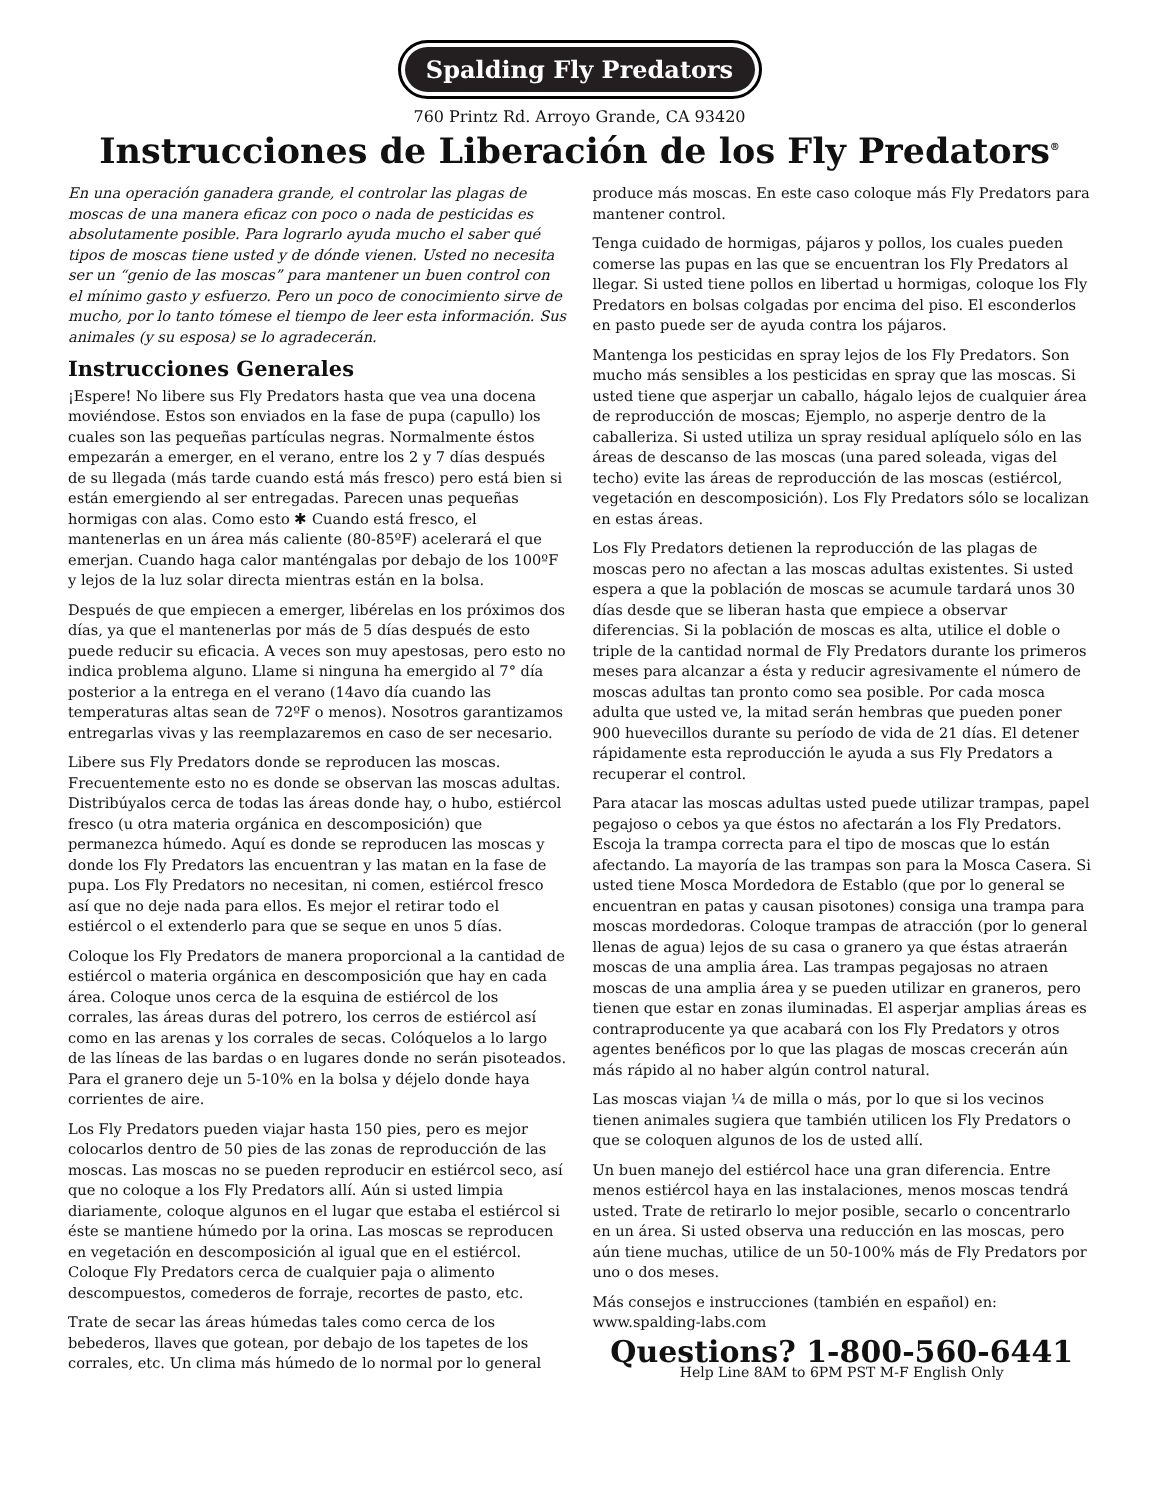Spalding Fly Predators
760 Printz Rd. Arroyo Grande, CA 93420
Instrucciones de Liberación de los Fly Predators<sup>®</sup>
En una operación ganadera grande, el controlar las plagas de moscas de una manera eficaz con poco o nada de pesticidas es absolutamente posible. Para lograrlo ayuda mucho el saber qué tipos de moscas tiene usted y de dónde vienen. Usted no necesita ser un “genio de las moscas” para mantener un buen control con el mínimo gasto y esfuerzo. Pero un poco de conocimiento sirve de mucho, por lo tanto tómese el tiempo de leer esta información. Sus animales (y su esposa) se lo agradecerán.
Instrucciones Generales
¡Espere! No libere sus Fly Predators hasta que vea una docena moviéndose. Estos son enviados en la fase de pupa (capullo) los cuales son las pequeñas partículas negras. Normalmente éstos empezarán a emerger, en el verano, entre los 2 y 7 días después de su llegada (más tarde cuando está más fresco) pero está bien si están emergiendo al ser entregadas. Parecen unas pequeñas hormigas con alas. Como esto ✱ Cuando está fresco, el mantenerlas en un área más caliente (80-85ºF) acelerará el que emerjan. Cuando haga calor manténgalas por debajo de los 100ºF y lejos de la luz solar directa mientras están en la bolsa.
Después de que empiecen a emerger, libérelas en los próximos dos días, ya que el mantenerlas por más de 5 días después de esto puede reducir su eficacia. A veces son muy apestosas, pero esto no indica problema alguno. Llame si ninguna ha emergido al 7° día posterior a la entrega en el verano (14avo día cuando las temperaturas altas sean de 72ºF o menos). Nosotros garantizamos entregarlas vivas y las reemplazaremos en caso de ser necesario.
Libere sus Fly Predators donde se reproducen las moscas. Frecuentemente esto no es donde se observan las moscas adultas. Distribúyalos cerca de todas las áreas donde hay, o hubo, estiércol fresco (u otra materia orgánica en descomposición) que permanezca húmedo. Aquí es donde se reproducen las moscas y donde los Fly Predators las encuentran y las matan en la fase de pupa. Los Fly Predators no necesitan, ni comen, estiércol fresco así que no deje nada para ellos. Es mejor el retirar todo el estiércol o el extenderlo para que se seque en unos 5 días.
Coloque los Fly Predators de manera proporcional a la cantidad de estiércol o materia orgánica en descomposición que hay en cada área. Coloque unos cerca de la esquina de estiércol de los corrales, las áreas duras del potrero, los cerros de estiércol así como en las arenas y los corrales de secas. Colóquelos a lo largo de las líneas de las bardas o en lugares donde no serán pisoteados. Para el granero deje un 5-10% en la bolsa y déjelo donde haya corrientes de aire.
Los Fly Predators pueden viajar hasta 150 pies, pero es mejor colocarlos dentro de 50 pies de las zonas de reproducción de las moscas. Las moscas no se pueden reproducir en estiércol seco, así que no coloque a los Fly Predators allí. Aún si usted limpia diariamente, coloque algunos en el lugar que estaba el estiércol si éste se mantiene húmedo por la orina. Las moscas se reproducen en vegetación en descomposición al igual que en el estiércol. Coloque Fly Predators cerca de cualquier paja o alimento descompuestos, comederos de forraje, recortes de pasto, etc.
Trate de secar las áreas húmedas tales como cerca de los bebederos, llaves que gotean, por debajo de los tapetes de los corrales, etc. Un clima más húmedo de lo normal por lo general produce más moscas. En este caso coloque más Fly Predators para mantener control.
Tenga cuidado de hormigas, pájaros y pollos, los cuales pueden comerse las pupas en las que se encuentran los Fly Predators al llegar. Si usted tiene pollos en libertad u hormigas, coloque los Fly Predators en bolsas colgadas por encima del piso. El esconderlos en pasto puede ser de ayuda contra los pájaros.
Mantenga los pesticidas en spray lejos de los Fly Predators. Son mucho más sensibles a los pesticidas en spray que las moscas. Si usted tiene que asperjar un caballo, hágalo lejos de cualquier área de reproducción de moscas; Ejemplo, no asperje dentro de la caballeriza. Si usted utiliza un spray residual aplíquelo sólo en las áreas de descanso de las moscas (una pared soleada, vigas del techo) evite las áreas de reproducción de las moscas (estiércol, vegetación en descomposición). Los Fly Predators sólo se localizan en estas áreas.
Los Fly Predators detienen la reproducción de las plagas de moscas pero no afectan a las moscas adultas existentes. Si usted espera a que la población de moscas se acumule tardará unos 30 días desde que se liberan hasta que empiece a observar diferencias. Si la población de moscas es alta, utilice el doble o triple de la cantidad normal de Fly Predators durante los primeros meses para alcanzar a ésta y reducir agresivamente el número de moscas adultas tan pronto como sea posible. Por cada mosca adulta que usted ve, la mitad serán hembras que pueden poner 900 huevecillos durante su período de vida de 21 días. El detener rápidamente esta reproducción le ayuda a sus Fly Predators a recuperar el control.
Para atacar las moscas adultas usted puede utilizar trampas, papel pegajoso o cebos ya que éstos no afectarán a los Fly Predators. Escoja la trampa correcta para el tipo de moscas que lo están afectando. La mayoría de las trampas son para la Mosca Casera. Si usted tiene Mosca Mordedora de Establo (que por lo general se encuentran en patas y causan pisotones) consiga una trampa para moscas mordedoras. Coloque trampas de atracción (por lo general llenas de agua) lejos de su casa o granero ya que éstas atraerán moscas de una amplia área. Las trampas pegajosas no atraen moscas de una amplia área y se pueden utilizar en graneros, pero tienen que estar en zonas iluminadas. El asperjar amplias áreas es contraproducente ya que acabará con los Fly Predators y otros agentes benéficos por lo que las plagas de moscas crecerán aún más rápido al no haber algún control natural.
Las moscas viajan ¼ de milla o más, por lo que si los vecinos tienen animales sugiera que también utilicen los Fly Predators o que se coloquen algunos de los de usted allí.
Un buen manejo del estiércol hace una gran diferencia. Entre menos estiércol haya en las instalaciones, menos moscas tendrá usted. Trate de retirarlo lo mejor posible, secarlo o concentrarlo en un área. Si usted observa una reducción en las moscas, pero aún tiene muchas, utilice de un 50-100% más de Fly Predators por uno o dos meses.
Más consejos e instrucciones (también en español) en: www.spalding-labs.com
Questions? 1-800-560-6441
Help Line 8AM to 6PM PST M-F English Only